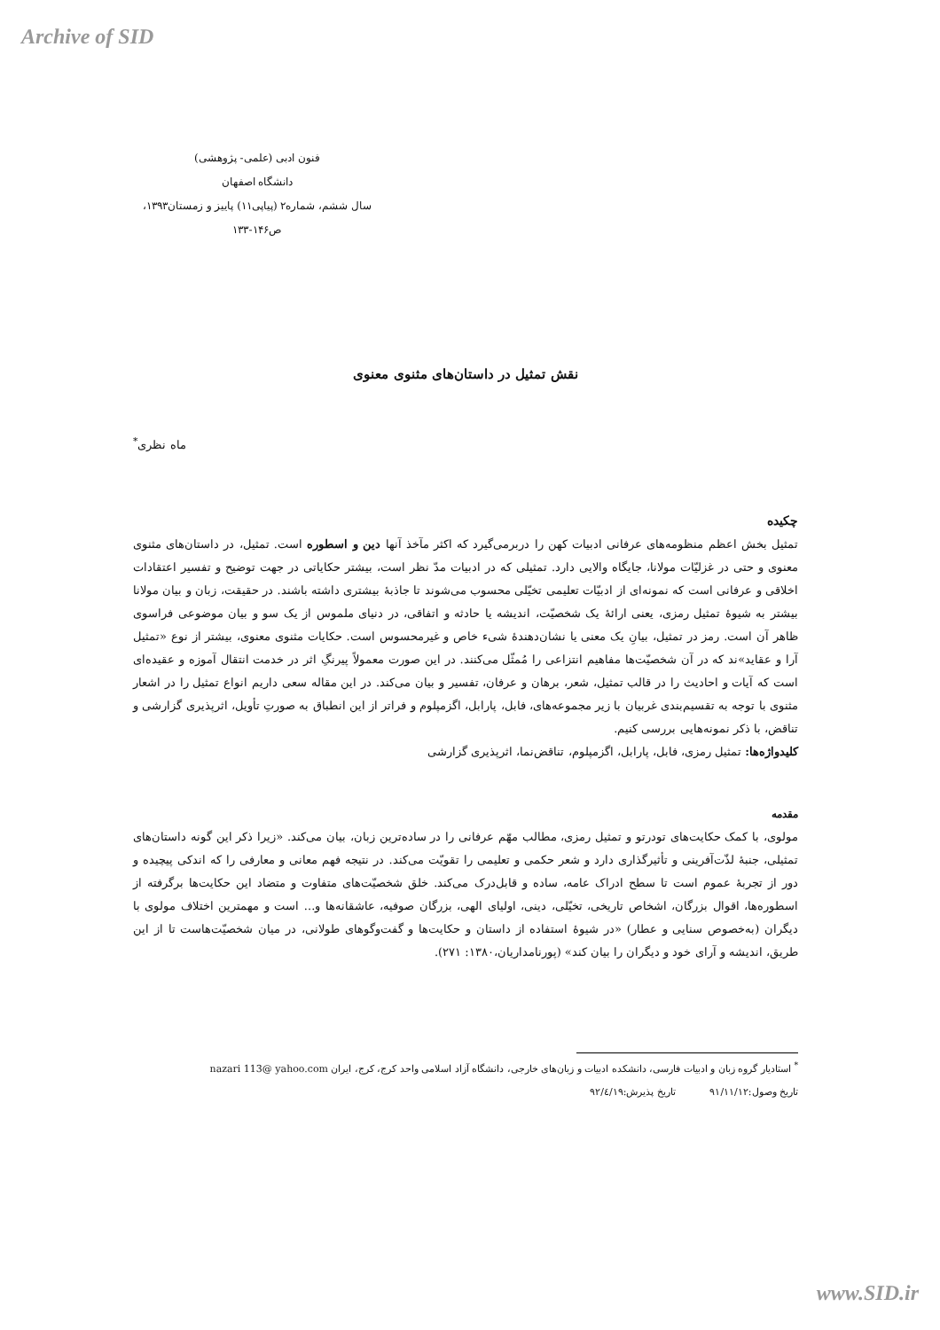Archive of SID
فنون ادبی (علمی- پژوهشی)
دانشگاه اصفهان
سال ششم، شماره۲ (پیاپی۱۱) پاییز و زمستان۱۳۹۳، ص۱۴۶-۱۳۳
نقش تمثیل در داستان‌های مثنوی معنوی
ماه نظری<sup>*</sup>
چکیده
تمثیل بخش اعظم منظومه‌های عرفانی ادبیات کهن را دربرمی‌گیرد که اکثر مآخذ آنها دین و اسطوره است. تمثیل، در داستان‌های مثنوی معنوی و حتی در غزلیّات مولانا، جایگاه والایی دارد. تمثیلی که در ادبیات مدّ نظر است، بیشتر حکایاتی در جهت توضیح و تفسیر اعتقادات اخلاقی و عرفانی است که نمونه‌ای از ادبیّات تعلیمی تخیّلی محسوب می‌شوند تا جاذبهٔ بیشتری داشته باشند. در حقیقت، زبان و بیان مولانا بیشتر به شیوهٔ تمثیل رمزی، یعنی ارائهٔ یک شخصیّت، اندیشه یا حادثه و اتفاقی، در دنیای ملموس از یک سو و بیان موضوعی فراسوی ظاهر آن است. رمز در تمثیل، بیانِ یک معنی یا نشان‌دهندهٔ شیء خاص و غیرمحسوس است. حکایات مثنوی معنوی، بیشتر از نوع «تمثیل آرا و عقاید»ند که در آن شخصیّت‌ها مفاهیم انتزاعی را مُمثّل می‌کنند. در این صورت معمولاً پیرنگِ اثر در خدمت انتقال آموزه و عقیده‌ای است که آیات و احادیث را در قالب تمثیل، شعر، برهان و عرفان، تفسیر و بیان می‌کند. در این مقاله سعی داریم انواع تمثیل را در اشعار مثنوی با توجه به تقسیم‌بندی غربیان با زیر مجموعه‌های، فابل، پارابل، اگزمپلوم و فراتر از این انطباق به صورتِ تأویل، اثرپذیری گزارشی و تناقض، با ذکر نمونه‌هایی بررسی کنیم.
کلیدواژه‌ها: تمثیل رمزی، فابل، پارابل، اگزمپلوم، تناقض‌نما، اثرپذیری گزارشی
مقدمه
مولوی، با کمک حکایت‌های تودرتو و تمثیل رمزی، مطالب مهّم عرفانی را در ساده‌ترین زبان، بیان می‌کند. «زیرا ذکر این گونه داستان‌های تمثیلی، جنبهٔ لذّت‌آفرینی و تأثیرگذاری دارد و شعر حکمی و تعلیمی را تقویّت می‌کند. در نتیجه فهم معانی و معارفی را که اندکی پیچیده و دور از تجربهٔ عموم است تا سطح ادراک عامه، ساده و قابل‌درک می‌کند. خلق شخصیّت‌های متفاوت و متضاد این حکایت‌ها برگرفته از اسطوره‌ها، اقوال بزرگان، اشخاص تاریخی، تخیّلی، دینی، اولیای الهی، بزرگان صوفیه، عاشقانه‌ها و... است و مهمترین اختلاف مولوی با دیگران (به‌خصوص سنایی و عطار) «در شیوهٔ استفاده از داستان و حکایت‌ها و گفت‌وگوهای طولانی، در میان شخصیّت‌هاست تا از این طریق، اندیشه و آرای خود و دیگران را بیان کند» (پورنامداریان،۱۳۸۰: ۲۷۱).
<sup>*</sup> استادیار گروه زبان و ادبیات فارسی، دانشکده ادبیات و زبان‌های خارجی، دانشگاه آزاد اسلامی واحد کرج، کرج، ایران nazari 113@ yahoo.com
تاریخ وصول:۹۱/۱۱/۱۲ تاریخ پذیرش:۹۲/٤/۱۹
www.SID.ir